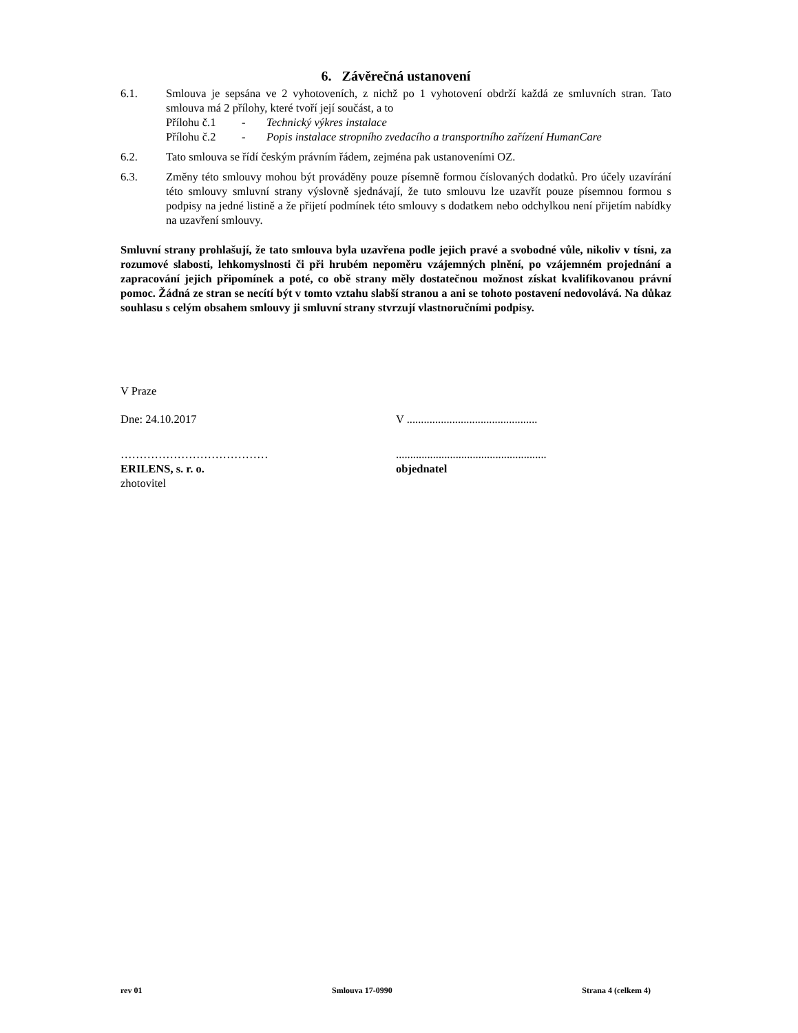6. Závěrečná ustanovení
6.1. Smlouva je sepsána ve 2 vyhotoveních, z nichž po 1 vyhotovení obdrží každá ze smluvních stran. Tato smlouva má 2 přílohy, které tvoří její součást, a to
Přílohu č.1 - Technický výkres instalace
Přílohu č.2 - Popis instalace stropního zvedacího a transportního zařízení HumanCare
6.2. Tato smlouva se řídí českým právním řádem, zejména pak ustanoveními OZ.
6.3. Změny této smlouvy mohou být prováděny pouze písemně formou číslovaných dodatků. Pro účely uzavírání této smlouvy smluvní strany výslovně sjednávají, že tuto smlouvu lze uzavřít pouze písemnou formou s podpisy na jedné listině a že přijetí podmínek této smlouvy s dodatkem nebo odchylkou není přijetím nabídky na uzavření smlouvy.
Smluvní strany prohlašují, že tato smlouva byla uzavřena podle jejich pravé a svobodné vůle, nikoliv v tísni, za rozumové slabosti, lehkomyslnosti či při hrubém nepoměru vzájemných plnění, po vzájemném projednání a zapracování jejich připomínek a poté, co obě strany měly dostatečnou možnost získat kvalifikovanou právní pomoc. Žádná ze stran se necítí být v tomto vztahu slabší stranou a ani se tohoto postavení nedovolává. Na důkaz souhlasu s celým obsahem smlouvy ji smluvní strany stvrzují vlastnoručními podpisy.
V Praze
Dne: 24.10.2017 V ..............................................
…………………………………
ERILENS, s. r. o.
zhotovitel
.....................................................
objednatel
rev 01 Smlouva 17-0990 Strana 4 (celkem 4)